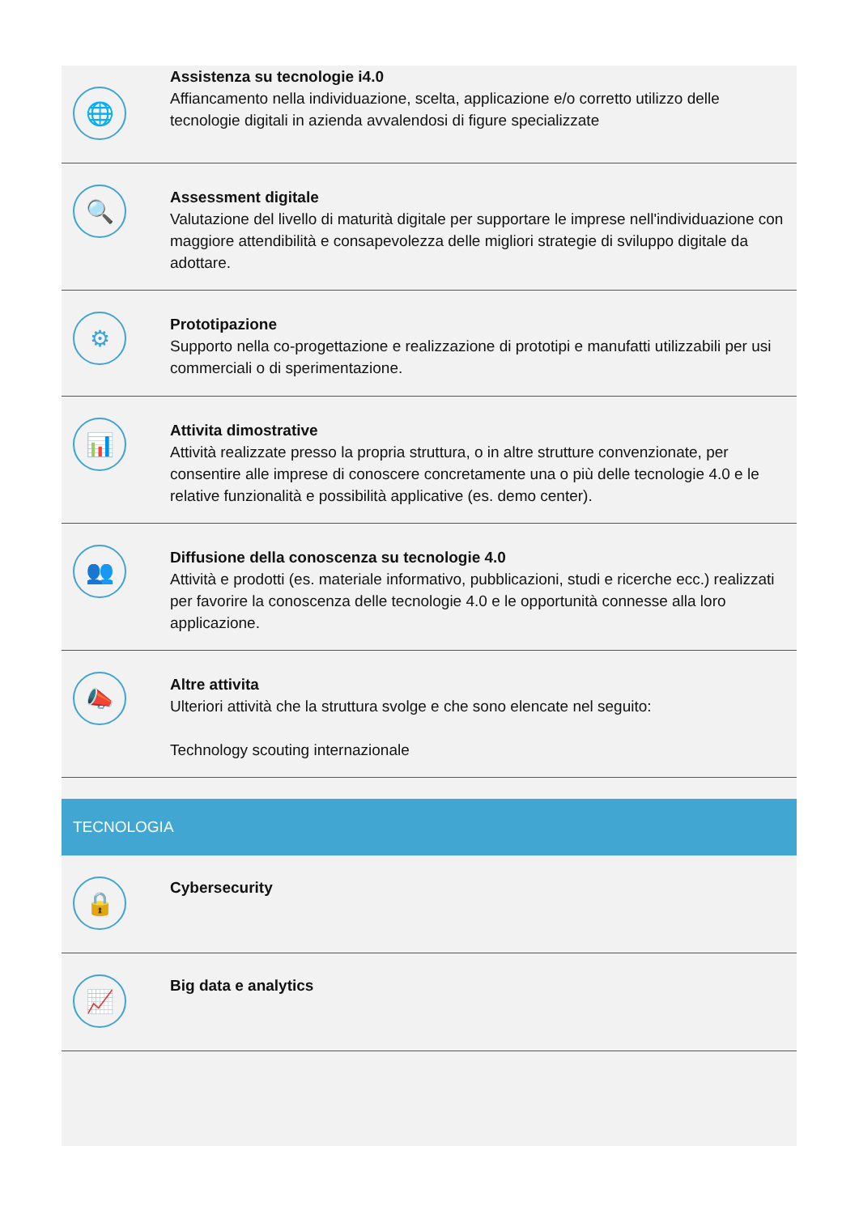🌐
Assistenza su tecnologie i4.0
Affiancamento nella individuazione, scelta, applicazione e/o corretto utilizzo delle tecnologie digitali in azienda avvalendosi di figure specializzate
🔍
Assessment digitale
Valutazione del livello di maturità digitale per supportare le imprese nell'individuazione con maggiore attendibilità e consapevolezza delle migliori strategie di sviluppo digitale da adottare.
⚙
Prototipazione
Supporto nella co-progettazione e realizzazione di prototipi e manufatti utilizzabili per usi commerciali o di sperimentazione.
📊
Attivita dimostrative
Attività realizzate presso la propria struttura, o in altre strutture convenzionate, per consentire alle imprese di conoscere concretamente una o più delle tecnologie 4.0 e le relative funzionalità e possibilità applicative (es. demo center).
👥
Diffusione della conoscenza su tecnologie 4.0
Attività e prodotti (es. materiale informativo, pubblicazioni, studi e ricerche ecc.) realizzati per favorire la conoscenza delle tecnologie 4.0 e le opportunità connesse alla loro applicazione.
📣
Altre attivita
Ulteriori attività che la struttura svolge e che sono elencate nel seguito:
Technology scouting internazionale
TECNOLOGIA
🔒
Cybersecurity
📈
Big data e analytics